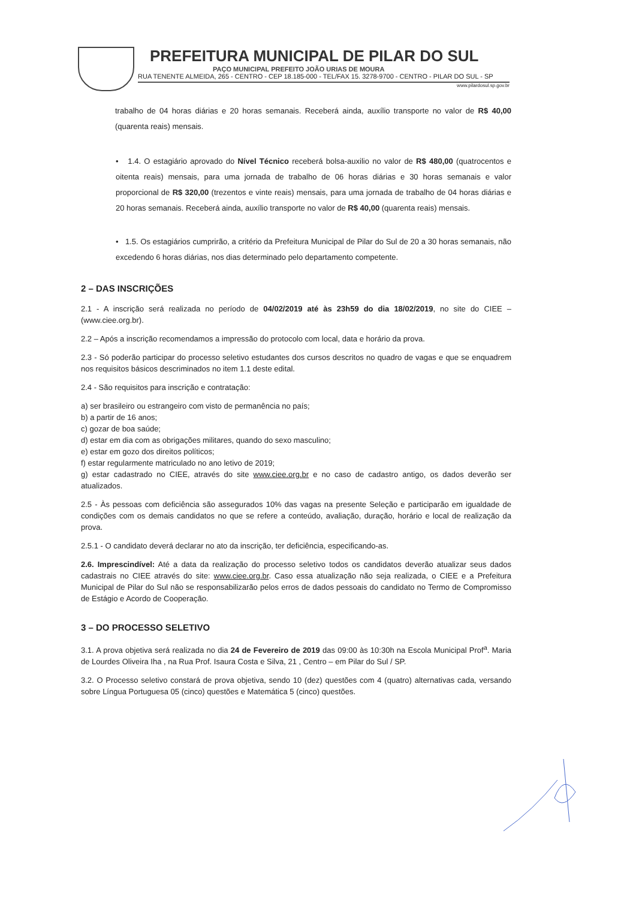PREFEITURA MUNICIPAL DE PILAR DO SUL
PAÇO MUNICIPAL PREFEITO JOÃO URIAS DE MOURA
RUA TENENTE ALMEIDA, 265 - CENTRO - CEP 18.185-000 - TEL/FAX 15. 3278-9700 - CENTRO - PILAR DO SUL - SP
www.pilardosul.sp.gov.br
trabalho de 04 horas diárias e 20 horas semanais. Receberá ainda, auxílio transporte no valor de R$ 40,00 (quarenta reais) mensais.
• 1.4. O estagiário aprovado do Nível Técnico receberá bolsa-auxilio no valor de R$ 480,00 (quatrocentos e oitenta reais) mensais, para uma jornada de trabalho de 06 horas diárias e 30 horas semanais e valor proporcional de R$ 320,00 (trezentos e vinte reais) mensais, para uma jornada de trabalho de 04 horas diárias e 20 horas semanais. Receberá ainda, auxílio transporte no valor de R$ 40,00 (quarenta reais) mensais.
• 1.5. Os estagiários cumprirão, a critério da Prefeitura Municipal de Pilar do Sul de 20 a 30 horas semanais, não excedendo 6 horas diárias, nos dias determinado pelo departamento competente.
2 – DAS INSCRIÇÕES
2.1 - A inscrição será realizada no período de 04/02/2019 até às 23h59 do dia 18/02/2019, no site do CIEE – (www.ciee.org.br).
2.2 – Após a inscrição recomendamos a impressão do protocolo com local, data e horário da prova.
2.3 - Só poderão participar do processo seletivo estudantes dos cursos descritos no quadro de vagas e que se enquadrem nos requisitos básicos descriminados no item 1.1 deste edital.
2.4 - São requisitos para inscrição e contratação:
a) ser brasileiro ou estrangeiro com visto de permanência no país;
b) a partir de 16 anos;
c) gozar de boa saúde;
d) estar em dia com as obrigações militares, quando do sexo masculino;
e) estar em gozo dos direitos políticos;
f) estar regularmente matriculado no ano letivo de 2019;
g) estar cadastrado no CIEE, através do site www.ciee.org.br e no caso de cadastro antigo, os dados deverão ser atualizados.
2.5 - Às pessoas com deficiência são assegurados 10% das vagas na presente Seleção e participarão em igualdade de condições com os demais candidatos no que se refere a conteúdo, avaliação, duração, horário e local de realização da prova.
2.5.1 - O candidato deverá declarar no ato da inscrição, ter deficiência, especificando-as.
2.6. Imprescindível: Até a data da realização do processo seletivo todos os candidatos deverão atualizar seus dados cadastrais no CIEE através do site: www.ciee.org.br. Caso essa atualização não seja realizada, o CIEE e a Prefeitura Municipal de Pilar do Sul não se responsabilizarão pelos erros de dados pessoais do candidato no Termo de Compromisso de Estágio e Acordo de Cooperação.
3 – DO PROCESSO SELETIVO
3.1. A prova objetiva será realizada no dia 24 de Fevereiro de 2019 das 09:00 às 10:30h na Escola Municipal Prof<sup>a</sup>. Maria de Lourdes Oliveira Iha , na Rua Prof. Isaura Costa e Silva, 21 , Centro – em Pilar do Sul / SP.
3.2. O Processo seletivo constará de prova objetiva, sendo 10 (dez) questões com 4 (quatro) alternativas cada, versando sobre Língua Portuguesa 05 (cinco) questões e Matemática 5 (cinco) questões.